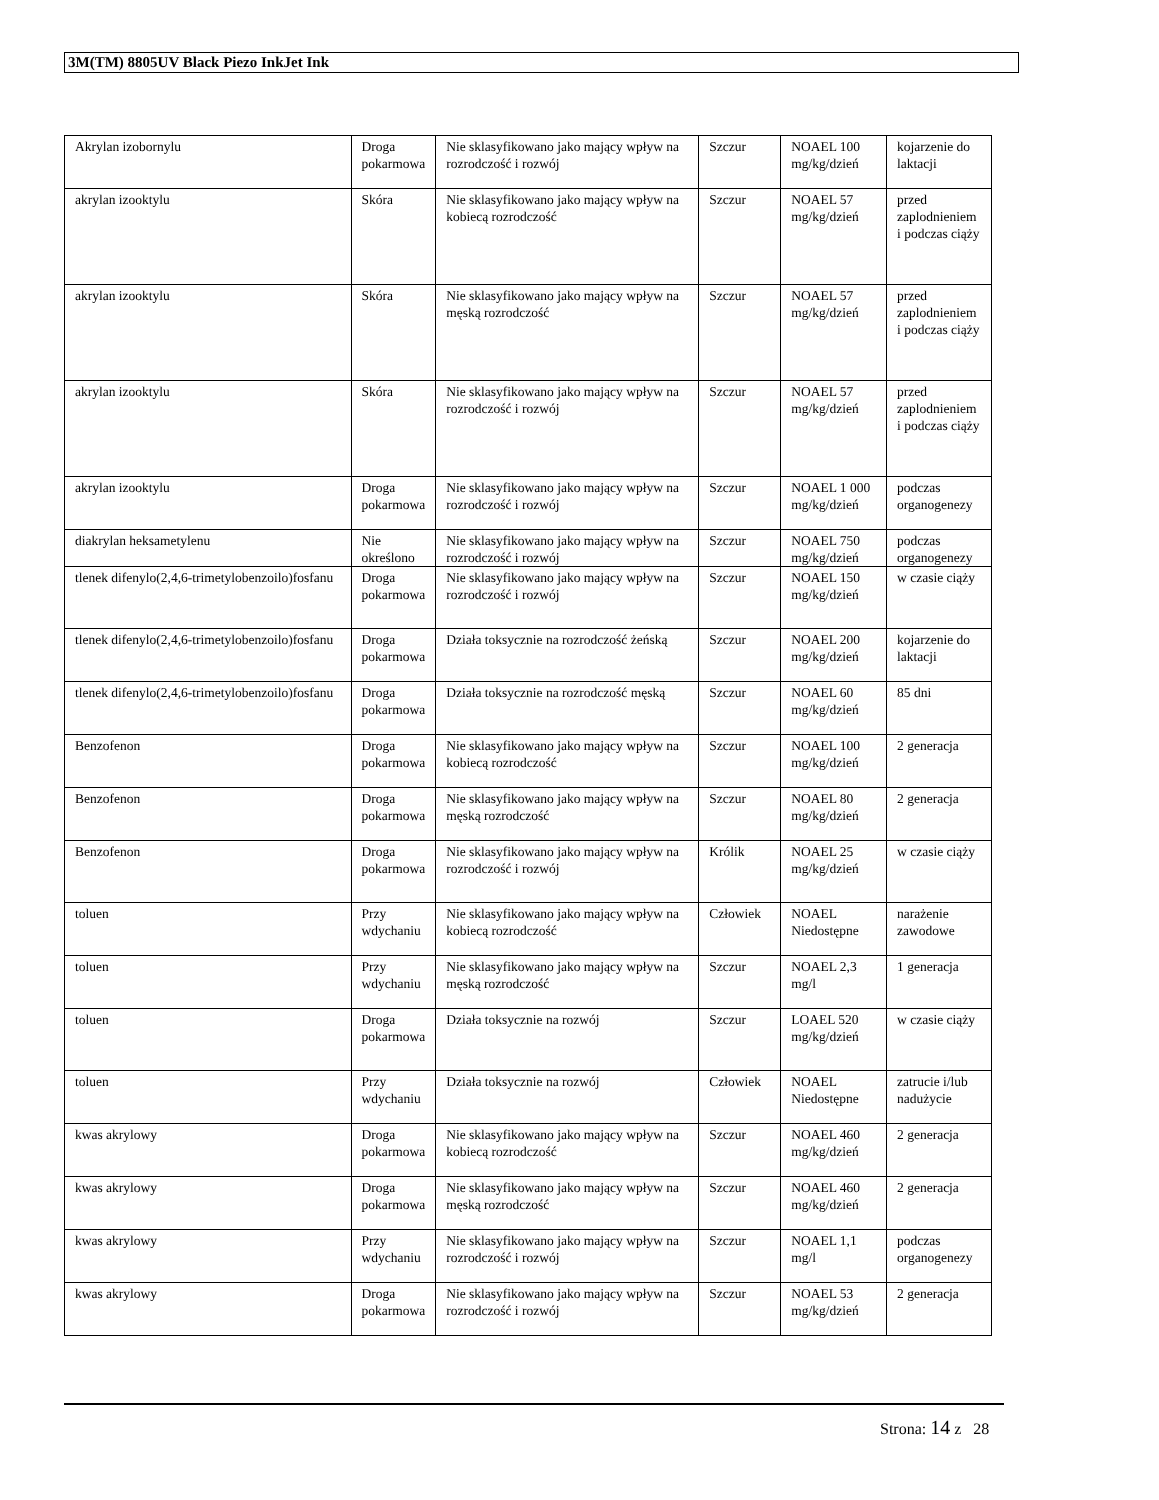3M(TM) 8805UV Black Piezo InkJet Ink
| Akrylan izobornylu | Droga pokarmowa | Nie sklasyfikowano jako mający wpływ na rozrodczość i rozwój | Szczur | NOAEL 100 mg/kg/dzień | kojarzenie do laktacji |
| akrylan izooktylu | Skóra | Nie sklasyfikowano jako mający wpływ na kobiecą rozrodczość | Szczur | NOAEL 57 mg/kg/dzień | przed zaplodnieniem i podczas ciąży |
| akrylan izooktylu | Skóra | Nie sklasyfikowano jako mający wpływ na męską rozrodczość | Szczur | NOAEL 57 mg/kg/dzień | przed zaplodnieniem i podczas ciąży |
| akrylan izooktylu | Skóra | Nie sklasyfikowano jako mający wpływ na rozrodczość i rozwój | Szczur | NOAEL 57 mg/kg/dzień | przed zaplodnieniem i podczas ciąży |
| akrylan izooktylu | Droga pokarmowa | Nie sklasyfikowano jako mający wpływ na rozrodczość i rozwój | Szczur | NOAEL 1 000 mg/kg/dzień | podczas organogenezy |
| diakrylan heksametylenu | Nie określono | Nie sklasyfikowano jako mający wpływ na rozrodczość i rozwój | Szczur | NOAEL 750 mg/kg/dzień | podczas organogenezy |
| tlenek difenylo(2,4,6-trimetylobenzoilo)fosfanu | Droga pokarmowa | Nie sklasyfikowano jako mający wpływ na rozrodczość i rozwój | Szczur | NOAEL 150 mg/kg/dzień | w czasie ciąży |
| tlenek difenylo(2,4,6-trimetylobenzoilo)fosfanu | Droga pokarmowa | Działa toksycznie na rozrodczość żeńską | Szczur | NOAEL 200 mg/kg/dzień | kojarzenie do laktacji |
| tlenek difenylo(2,4,6-trimetylobenzoilo)fosfanu | Droga pokarmowa | Działa toksycznie na rozrodczość męską | Szczur | NOAEL 60 mg/kg/dzień | 85 dni |
| Benzofenon | Droga pokarmowa | Nie sklasyfikowano jako mający wpływ na kobiecą rozrodczość | Szczur | NOAEL 100 mg/kg/dzień | 2 generacja |
| Benzofenon | Droga pokarmowa | Nie sklasyfikowano jako mający wpływ na męską rozrodczość | Szczur | NOAEL 80 mg/kg/dzień | 2 generacja |
| Benzofenon | Droga pokarmowa | Nie sklasyfikowano jako mający wpływ na rozrodczość i rozwój | Królik | NOAEL 25 mg/kg/dzień | w czasie ciąży |
| toluen | Przy wdychaniu | Nie sklasyfikowano jako mający wpływ na kobiecą rozrodczość | Człowiek | NOAEL Niedostępne | narażenie zawodowe |
| toluen | Przy wdychaniu | Nie sklasyfikowano jako mający wpływ na męską rozrodczość | Szczur | NOAEL 2,3 mg/l | 1 generacja |
| toluen | Droga pokarmowa | Działa toksycznie na rozwój | Szczur | LOAEL 520 mg/kg/dzień | w czasie ciąży |
| toluen | Przy wdychaniu | Działa toksycznie na rozwój | Człowiek | NOAEL Niedostępne | zatrucie i/lub nadużycie |
| kwas akrylowy | Droga pokarmowa | Nie sklasyfikowano jako mający wpływ na kobiecą rozrodczość | Szczur | NOAEL 460 mg/kg/dzień | 2 generacja |
| kwas akrylowy | Droga pokarmowa | Nie sklasyfikowano jako mający wpływ na męską rozrodczość | Szczur | NOAEL 460 mg/kg/dzień | 2 generacja |
| kwas akrylowy | Przy wdychaniu | Nie sklasyfikowano jako mający wpływ na rozrodczość i rozwój | Szczur | NOAEL 1,1 mg/l | podczas organogenezy |
| kwas akrylowy | Droga pokarmowa | Nie sklasyfikowano jako mający wpływ na rozrodczość i rozwój | Szczur | NOAEL 53 mg/kg/dzień | 2 generacja |
Strona: 14 z 28